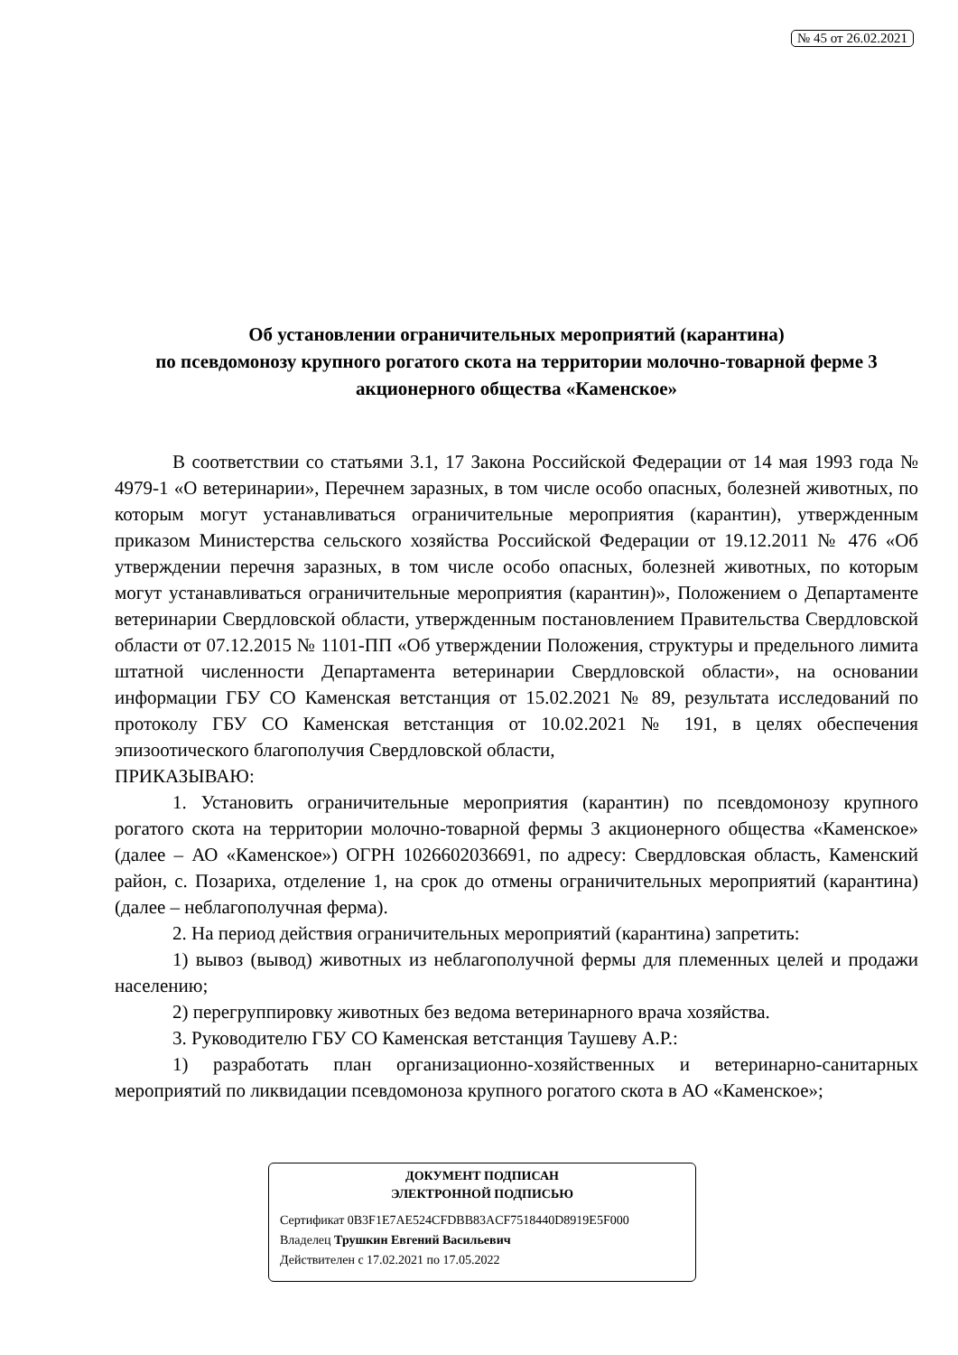№ 45 от 26.02.2021
Об установлении ограничительных мероприятий (карантина)
по псевдомонозу крупного рогатого скота на территории молочно-товарной ферме 3 акционерного общества «Каменское»
В соответствии со статьями 3.1, 17 Закона Российской Федерации от 14 мая 1993 года № 4979-1 «О ветеринарии», Перечнем заразных, в том числе особо опасных, болезней животных, по которым могут устанавливаться ограничительные мероприятия (карантин), утвержденным приказом Министерства сельского хозяйства Российской Федерации от 19.12.2011 № 476 «Об утверждении перечня заразных, в том числе особо опасных, болезней животных, по которым могут устанавливаться ограничительные мероприятия (карантин)», Положением о Департаменте ветеринарии Свердловской области, утвержденным постановлением Правительства Свердловской области от 07.12.2015 № 1101-ПП «Об утверждении Положения, структуры и предельного лимита штатной численности Департамента ветеринарии Свердловской области», на основании информации ГБУ СО Каменская ветстанция от 15.02.2021 № 89, результата исследований по протоколу ГБУ СО Каменская ветстанция от 10.02.2021 № 191, в целях обеспечения эпизоотического благополучия Свердловской области,
ПРИКАЗЫВАЮ:
1. Установить ограничительные мероприятия (карантин) по псевдомонозу крупного рогатого скота на территории молочно-товарной фермы 3 акционерного общества «Каменское» (далее – АО «Каменское») ОГРН 1026602036691, по адресу: Свердловская область, Каменский район, с. Позариха, отделение 1, на срок до отмены ограничительных мероприятий (карантина) (далее – неблагополучная ферма).
2. На период действия ограничительных мероприятий (карантина) запретить:
1) вывоз (вывод) животных из неблагополучной фермы для племенных целей и продажи населению;
2) перегруппировку животных без ведома ветеринарного врача хозяйства.
3. Руководителю ГБУ СО Каменская ветстанция Таушеву А.Р.:
1) разработать план организационно-хозяйственных и ветеринарно-санитарных мероприятий по ликвидации псевдомоноза крупного рогатого скота в АО «Каменское»;
ДОКУМЕНТ ПОДПИСАН
ЭЛЕКТРОННОЙ ПОДПИСЬЮ
Сертификат 0B3F1E7AE524CFDBB83ACF7518440D8919E5F000
Владелец Трушкин Евгений Васильевич
Действителен с 17.02.2021 по 17.05.2022